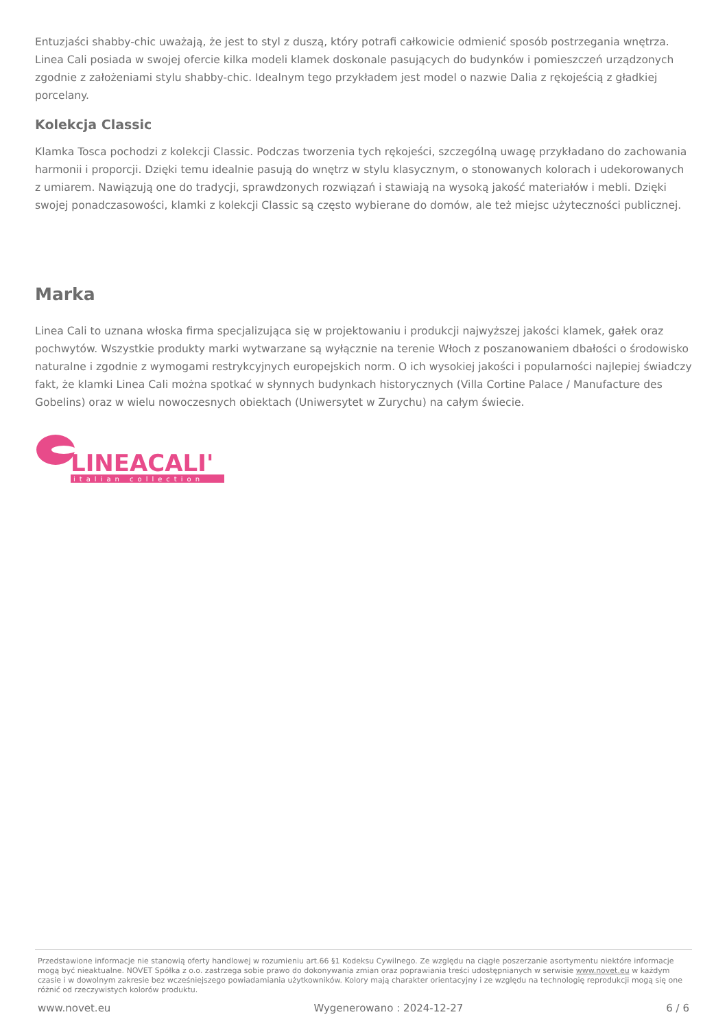Entuzjaści shabby-chic uważają, że jest to styl z duszą, który potrafi całkowicie odmienić sposób postrzegania wnętrza. Linea Cali posiada w swojej ofercie kilka modeli klamek doskonale pasujących do budynków i pomieszczeń urządzonych zgodnie z założeniami stylu shabby-chic. Idealnym tego przykładem jest model o nazwie Dalia z rękojeścią z gładkiej porcelany.
Kolekcja Classic
Klamka Tosca pochodzi z kolekcji Classic. Podczas tworzenia tych rękojeści, szczególną uwagę przykładano do zachowania harmonii i proporcji. Dzięki temu idealnie pasują do wnętrz w stylu klasycznym, o stonowanych kolorach i udekorowanych z umiarem. Nawiązują one do tradycji, sprawdzonych rozwiązań i stawiają na wysoką jakość materiałów i mebli. Dzięki swojej ponadczasowości, klamki z kolekcji Classic są często wybierane do domów, ale też miejsc użyteczności publicznej.
Marka
Linea Cali to uznana włoska firma specjalizująca się w projektowaniu i produkcji najwyższej jakości klamek, gałek oraz pochwytów. Wszystkie produkty marki wytwarzane są wyłącznie na terenie Włoch z poszanowaniem dbałości o środowisko naturalne i zgodnie z wymogami restrykcyjnych europejskich norm. O ich wysokiej jakości i popularności najlepiej świadczy fakt, że klamki Linea Cali można spotkać w słynnych budynkach historycznych (Villa Cortine Palace / Manufacture des Gobelins) oraz w wielu nowoczesnych obiektach (Uniwersytet w Zurychu) na całym świecie.
LINEACALI'
italian collection
Przedstawione informacje nie stanowią oferty handlowej w rozumieniu art.66 §1 Kodeksu Cywilnego. Ze względu na ciągłe poszerzanie asortymentu niektóre informacje mogą być nieaktualne. NOVET Spółka z o.o. zastrzega sobie prawo do dokonywania zmian oraz poprawiania treści udostępnianych w serwisie www.novet.eu w każdym czasie i w dowolnym zakresie bez wcześniejszego powiadamiania użytkowników. Kolory mają charakter orientacyjny i ze względu na technologię reprodukcji mogą się one różnić od rzeczywistych kolorów produktu.
www.novet.eu Wygenerowano : 2024-12-27 6 / 6